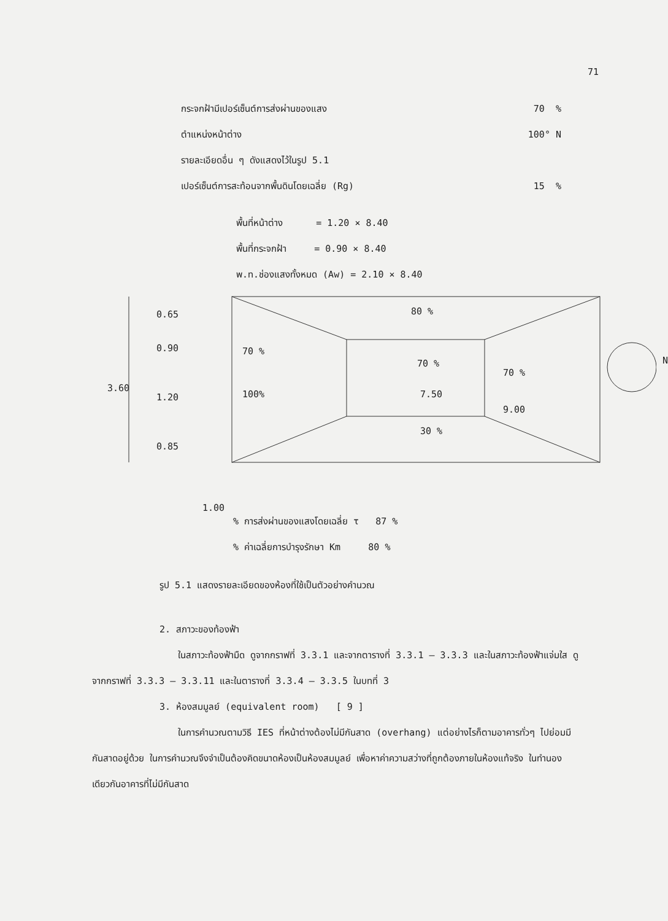71
กระจกฝ้ามีเปอร์เซ็นต์การส่งผ่านของแสง 70 %
ตำแหน่งหน้าต่าง 100° N
รายละเอียดอื่น ๆ ดังแสดงไว้ในรูป 5.1
เปอร์เซ็นต์การสะท้อนจากพื้นดินโดยเฉลี่ย (Rg) 15 %
พื้นที่หน้าต่าง = 1.20 × 8.40
พื้นที่กระจกฝ้า = 0.90 × 8.40
พ.ท.ช่องแสงทั้งหมด (Aw) = 2.10 × 8.40
0.65
0.90
3.60
1.20
0.85
80 %
70 %
70 %
70 %
100% 7.50
9.00
30 %
N
1.00
% การส่งผ่านของแสงโดยเฉลี่ย τ 87 %
% ค่าเฉลี่ยการบำรุงรักษา Km 80 %
รูป 5.1 แสดงรายละเอียดของห้องที่ใช้เป็นตัวอย่างคำนวณ
2. สภาวะของท้องฟ้า
ในสภาวะท้องฟ้ามืด ดูจากกราฟที่ 3.3.1 และจากตารางที่ 3.3.1 – 3.3.3 และในสภาวะท้องฟ้าแจ่มใส ดูจากกราฟที่ 3.3.3 – 3.3.11 และในตารางที่ 3.3.4 – 3.3.5 ในบทที่ 3
3. ห้องสมมูลย์ (equivalent room) [ 9 ]
ในการคำนวณตามวิธี IES ที่หน้าต่างต้องไม่มีกันสาด (overhang) แต่อย่างไรก็ตามอาคารทั่วๆ ไปย่อมมีกันสาดอยู่ด้วย ในการคำนวณจึงจำเป็นต้องคิดขนาดห้องเป็นห้องสมมูลย์ เพื่อหาค่าความสว่างที่ถูกต้องภายในห้องแท้จริง ในทำนองเดียวกันอาคารที่ไม่มีกันสาด